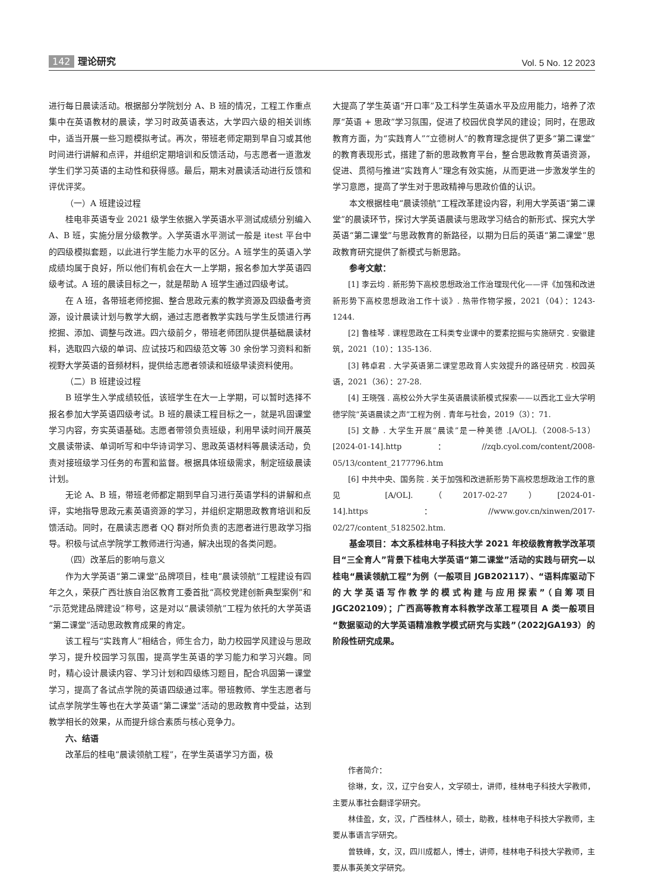142 理论研究
Vol. 5 No. 12 2023
进行每日晨读活动。根据部分学院划分 A、B 班的情况，工程工作重点集中在英语教材的晨读，学习时政英语表达，大学四六级的相关训练中，适当开展一些习题模拟考试。再次，带班老师定期到早自习或其他时间进行讲解和点评，并组织定期培训和反馈活动，与志愿者一道激发学生们学习英语的主动性和获得感。最后，期末对晨读活动进行反馈和评优评奖。
（一）A 班建设过程
桂电非英语专业 2021 级学生依据入学英语水平测试成绩分别编入 A、B 班，实施分层分级教学。入学英语水平测试一般是 itest 平台中的四级模拟套题，以此进行学生能力水平的区分。A 班学生的英语入学成绩均属于良好，所以他们有机会在大一上学期，报名参加大学英语四级考试。A 班的晨读目标之一，就是帮助 A 班学生通过四级考试。
在 A 班，各带班老师挖掘、整合思政元素的教学资源及四级备考资源，设计晨读计划与教学大纲，通过志愿者教学实践与学生反馈进行再挖掘、添加、调整与改进。四六级前夕，带班老师团队提供基础晨读材料，选取四六级的单词、应试技巧和四级范文等 30 余份学习资料和新视野大学英语的音频材料，提供给志愿者领读和班级早读资料使用。
（二）B 班建设过程
B 班学生入学成绩较低，该班学生在大一上学期，可以暂时选择不报名参加大学英语四级考试。B 班的晨读工程目标之一，就是巩固课堂学习内容，夯实英语基础。志愿者带领负责班级，利用早读时间开展英文晨读带读、单词听写和中华诗词学习、思政英语材料等晨读活动，负责对接班级学习任务的布置和监督。根据具体班级需求，制定班级晨读计划。
无论 A、B 班，带班老师都定期到早自习进行英语学科的讲解和点评，实地指导思政元素英语资源的学习，并组织定期思政教育培训和反馈活动。同时，在晨读志愿者 QQ 群对所负责的志愿者进行思政学习指导。积极与试点学院学工教师进行沟通，解决出现的各类问题。
（四）改革后的影响与意义
作为大学英语“第二课堂”品牌项目，桂电“晨读领航”工程建设有四年之久，荣获广西壮族自治区教育工委首批“高校党建创新典型案例”和“示范党建品牌建设”称号，这是对以“晨读领航”工程为依托的大学英语“第二课堂”活动思政教育成果的肯定。
该工程与“实践育人”相结合，师生合力，助力校园学风建设与思政学习，提升校园学习氛围，提高学生英语的学习能力和学习兴趣。同时，精心设计晨读内容、学习计划和四级练习题目，配合巩固第一课堂学习，提高了各试点学院的英语四级通过率。带班教师、学生志愿者与试点学院学生等也在大学英语“第二课堂”活动的思政教育中受益，达到教学相长的效果，从而提升综合素质与核心竞争力。
六、结语
改革后的桂电“晨读领航工程”，在学生英语学习方面，极
大提高了学生英语“开口率”及工科学生英语水平及应用能力，培养了浓厚“英语 + 思政”学习氛围，促进了校园优良学风的建设；同时，在思政教育方面，为“实践育人”“立德树人”的教育理念提供了更多“第二课堂”的教育表现形式，搭建了新的思政教育平台，整合思政教育英语资源，促进、贯彻与推进“实践育人”理念有效实施，从而更进一步激发学生的学习意愿，提高了学生对于思政精神与思政价值的认识。
本文根据桂电“晨读领航”工程改革建设内容，利用大学英语“第二课堂”的晨读环节，探讨大学英语晨读与思政学习结合的新形式、探究大学英语“第二课堂”与思政教育的新路径，以期为日后的英语“第二课堂”思政教育研究提供了新模式与新思路。
参考文献：
[1] 李云均 . 新形势下高校思想政治工作治理现代化——评《加强和改进新形势下高校思想政治工作十谈》. 热带作物学报，2021（04）：1243-1244.
[2] 鲁桂琴 . 课程思政在工科类专业课中的要素挖掘与实施研究 . 安徽建筑，2021（10）：135-136.
[3] 韩卓君 . 大学英语第二课堂思政育人实效提升的路径研究 . 校园英语，2021（36）：27-28.
[4] 王晓强 . 高校公外大学生英语晨读新模式探索——以西北工业大学明德学院“英语晨读之声”工程为例 . 青年与社会，2019（3）：71.
[5] 文静 . 大学生开展“晨读”是一种美德 .[A/OL].（2008-5-13）[2024-01-14].http：//zqb.cyol.com/content/2008-05/13/content_2177796.htm
[6] 中共中央、国务院 . 关于加强和改进新形势下高校思想政治工作的意见 [A/OL].（2017-02-27）[2024-01-14].https：//www.gov.cn/xinwen/2017-02/27/content_5182502.htm.
基金项目：本文系桂林电子科技大学 2021 年校级教育教学改革项目“三全育人”背景下桂电大学英语“第二课堂”活动的实践与研究—以桂电“晨读领航工程”为例（一般项目 JGB202117）、“语料库驱动下的大学英语写作教学的模式构建与应用探索”（自筹项目 JGC202109）；广西高等教育本科教学改革工程项目 A 类一般项目“数据驱动的大学英语精准教学模式研究与实践”（2022JGA193）的阶段性研究成果。
作者简介：
徐琳，女，汉，辽宁台安人，文学硕士，讲师，桂林电子科技大学教师，主要从事社会翻译学研究。
林佳盈，女，汉，广西桂林人，硕士，助教，桂林电子科技大学教师，主要从事语言学研究。
曾轶峰，女，汉，四川成都人，博士，讲师，桂林电子科技大学教师，主要从事英美文学研究。